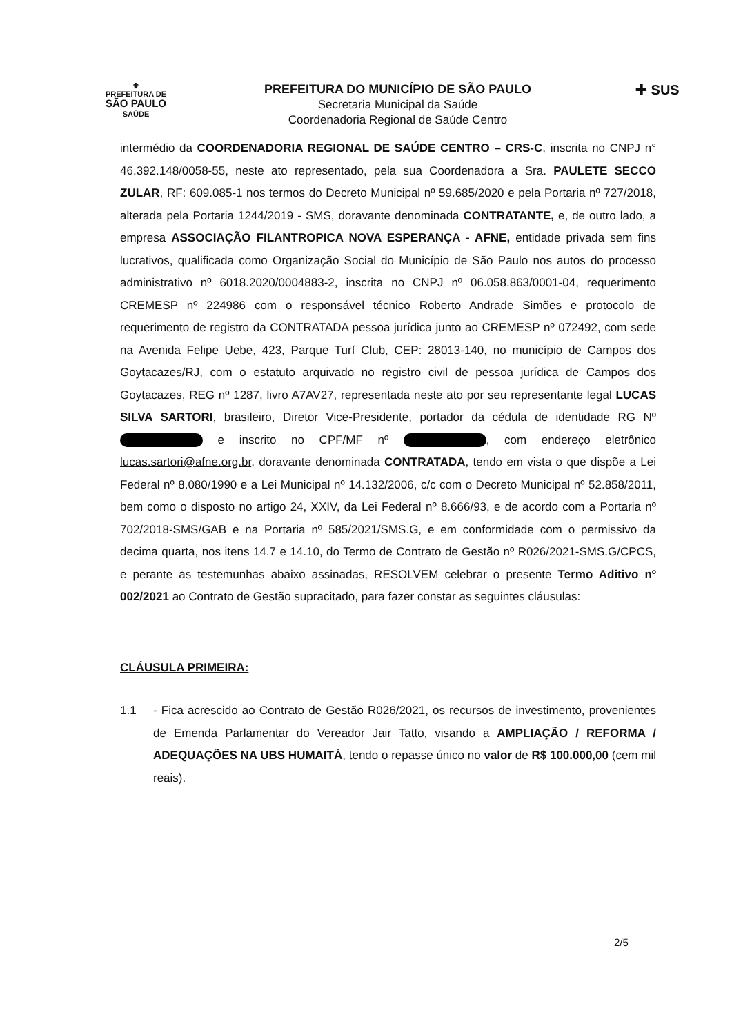⚜
PREFEITURA DE
SÃO PAULO
SAÚDE
PREFEITURA DO MUNICÍPIO DE SÃO PAULO
Secretaria Municipal da Saúde
Coordenadoria Regional de Saúde Centro
✚ SUS
intermédio da COORDENADORIA REGIONAL DE SAÚDE CENTRO – CRS-C, inscrita no CNPJ n° 46.392.148/0058-55, neste ato representado, pela sua Coordenadora a Sra. PAULETE SECCO ZULAR, RF: 609.085-1 nos termos do Decreto Municipal nº 59.685/2020 e pela Portaria nº 727/2018, alterada pela Portaria 1244/2019 - SMS, doravante denominada CONTRATANTE, e, de outro lado, a empresa ASSOCIAÇÃO FILANTROPICA NOVA ESPERANÇA - AFNE, entidade privada sem fins lucrativos, qualificada como Organização Social do Município de São Paulo nos autos do processo administrativo nº 6018.2020/0004883-2, inscrita no CNPJ nº 06.058.863/0001-04, requerimento CREMESP nº 224986 com o responsável técnico Roberto Andrade Simões e protocolo de requerimento de registro da CONTRATADA pessoa jurídica junto ao CREMESP nº 072492, com sede na Avenida Felipe Uebe, 423, Parque Turf Club, CEP: 28013-140, no município de Campos dos Goytacazes/RJ, com o estatuto arquivado no registro civil de pessoa jurídica de Campos dos Goytacazes, REG nº 1287, livro A7AV27, representada neste ato por seu representante legal LUCAS SILVA SARTORI, brasileiro, Diretor Vice-Presidente, portador da cédula de identidade RG Nº e inscrito no CPF/MF nº , com endereço eletrônico lucas.sartori@afne.org.br, doravante denominada CONTRATADA, tendo em vista o que dispõe a Lei Federal nº 8.080/1990 e a Lei Municipal nº 14.132/2006, c/c com o Decreto Municipal nº 52.858/2011, bem como o disposto no artigo 24, XXIV, da Lei Federal nº 8.666/93, e de acordo com a Portaria nº 702/2018-SMS/GAB e na Portaria nº 585/2021/SMS.G, e em conformidade com o permissivo da decima quarta, nos itens 14.7 e 14.10, do Termo de Contrato de Gestão nº R026/2021-SMS.G/CPCS, e perante as testemunhas abaixo assinadas, RESOLVEM celebrar o presente Termo Aditivo nº 002/2021 ao Contrato de Gestão supracitado, para fazer constar as seguintes cláusulas:
CLÁUSULA PRIMEIRA:
1.1 - Fica acrescido ao Contrato de Gestão R026/2021, os recursos de investimento, provenientes de Emenda Parlamentar do Vereador Jair Tatto, visando a AMPLIAÇÃO / REFORMA / ADEQUAÇÕES NA UBS HUMAITÁ, tendo o repasse único no valor de R$ 100.000,00 (cem mil reais).
2/5